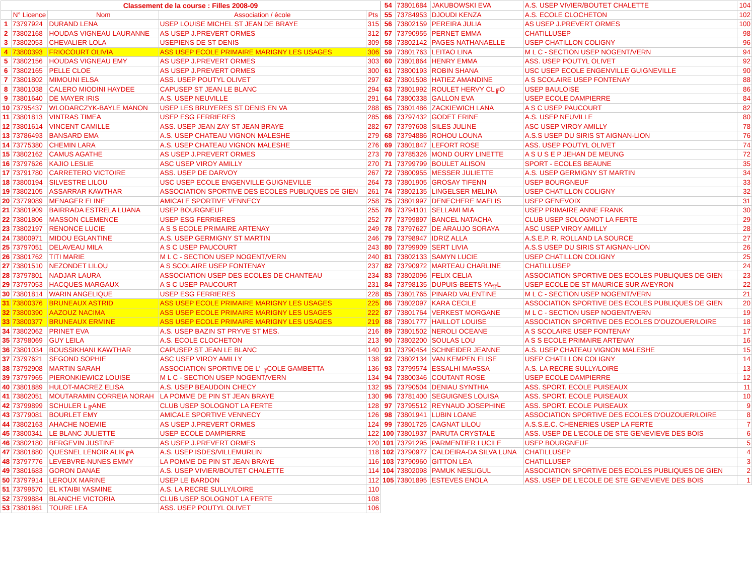| Classement de la course : Filles 2008-09 | | | | |
| --- | --- | --- | --- | --- |
| | N° Licence | Nom | Association / école | Pts |
| 1 | 73797924 | DURAND LENA | USEP LOUISE MICHEL ST JEAN DE BRAYE | 315 |
| 2 | 73802168 | HOUDAS VIGNEAU LAURANNE | AS USEP J.PREVERT ORMES | 312 |
| 3 | 73802053 | CHEVALIER LOLA | USEPIENS DE ST DENIS | 309 |
| 4 | 73800393 | FRIOCOURT OLIVIA | ASS USEP ECOLE PRIMAIRE MARIGNY LES USAGES | 306 |
| 5 | 73802156 | HOUDAS VIGNEAU EMY | AS USEP J.PREVERT ORMES | 303 |
| 6 | 73802165 | PELLE CLOE | AS USEP J.PREVERT ORMES | 300 |
| 7 | 73801802 | MIMOUNI ELSA | ASS. USEP POUTYL OLIVET | 297 |
| 8 | 73801038 | CALERO MIODINI HAYDEE | CAPUSEP ST JEAN LE BLANC | 294 |
| 9 | 73801640 | DE MAYER IRIS | A.S. USEP NEUVILLE | 291 |
| 10 | 73795437 | WLODARCZYK-BAYLE MANON | USEP LES BRUYERES ST DENIS EN VA | 288 |
| 11 | 73801813 | VINTRAS TIMEA | USEP ESG FERRIERES | 285 |
| 12 | 73801614 | VINCENT CAMILLE | ASS. USEP JEAN ZAY ST JEAN BRAYE | 282 |
| 13 | 73786493 | BANSARD EMA | A.S. USEP CHATEAU VIGNON MALESHE | 279 |
| 14 | 73775380 | CHEMIN LARA | A.S. USEP CHATEAU VIGNON MALESHE | 276 |
| 15 | 73802162 | CAMUS AGATHE | AS USEP J.PREVERT ORMES | 273 |
| 16 | 73797626 | KAJIO LESLIE | ASC USEP VIROY AMILLY | 270 |
| 17 | 73791780 | CARRETERO VICTOIRE | ASS. USEP DE DARVOY | 267 |
| 18 | 73800194 | SILVESTRE LILOU | USC USEP ECOLE ENGENVILLE GUIGNEVILLE | 264 |
| 19 | 73802105 | ASSARRAR KAWTHAR | ASSOCIATION SPORTIVE DES ECOLES PUBLIQUES DE GIEN | 261 |
| 20 | 73779089 | MENAGER ELINE | AMICALE SPORTIVE VENNECY | 258 |
| 21 | 73801909 | BAIRRADA ESTRELA LUANA | USEP BOURGNEUF | 255 |
| 22 | 73801806 | MASSON CLEMENCE | USEP ESG FERRIERES | 252 |
| 23 | 73802197 | RENONCE LUCIE | A S S ECOLE PRIMAIRE ARTENAY | 249 |
| 24 | 73800971 | MIDOU EGLANTINE | A.S. USEP GERMIGNY ST MARTIN | 246 |
| 25 | 73797051 | DELAVEAU MILA | A S C USEP PAUCOURT | 243 |
| 26 | 73801762 | TITI MARIE | M L C - SECTION USEP NOGENT/VERN | 240 |
| 27 | 73801510 | NEZONDET LILOU | A S SCOLAIRE USEP FONTENAY | 237 |
| 28 | 73797801 | NADJAR LAURA | ASSOCIATION USEP DES ECOLES DE CHANTEAU | 234 |
| 29 | 73797053 | HACQUES MARGAUX | A S C USEP PAUCOURT | 231 |
| 30 | 73801814 | WARIN ANGELIQUE | USEP ESG FERRIERES | 228 |
| 31 | 73800376 | BRUNEAUX ASTRID | ASS USEP ECOLE PRIMAIRE MARIGNY LES USAGES | 225 |
| 32 | 73800390 | AAZOUZ NACIMA | ASS USEP ECOLE PRIMAIRE MARIGNY LES USAGES | 222 |
| 33 | 73800377 | BRUNEAUX ERMINE | ASS USEP ECOLE PRIMAIRE MARIGNY LES USAGES | 219 |
| 34 | 73802062 | PRINET EVA | A.S. USEP BAZIN ST PRYVE ST MES. | 216 |
| 35 | 73798069 | GUY LEILA | A.S. ECOLE CLOCHETON | 213 |
| 36 | 73801034 | BOUSSIKHANI KAWTHAR | CAPUSEP ST JEAN LE BLANC | 140 |
| 37 | 73797621 | SEGOND SOPHIE | ASC USEP VIROY AMILLY | 138 |
| 38 | 73792908 | MARTIN SARAH | ASSOCIATION SPORTIVE DE L' ╔COLE GAMBETTA | 136 |
| 39 | 73797965 | PIERONKIEWICZ LOUISE | M L C - SECTION USEP NOGENT/VERN | 134 |
| 40 | 73801889 | HULOT-MACREZ ELISA | A.S. USEP BEAUDOIN CHECY | 132 |
| 41 | 73802051 | MOUTARAMIN CORREIA NORAH | LA POMME DE PIN ST JEAN BRAYE | 130 |
| 42 | 73799899 | SCHULER L╔ANE | CLUB USEP SOLOGNOT LA FERTE | 128 |
| 43 | 73779081 | BOURLET EMY | AMICALE SPORTIVE VENNECY | 126 |
| 44 | 73802163 | AHACHE NOEMIE | AS USEP J.PREVERT ORMES | 124 |
| 45 | 73800341 | LE BLANC JULIETTE | USEP ECOLE DAMPIERRE | 122 |
| 46 | 73802180 | BERGEVIN JUSTINE | AS USEP J.PREVERT ORMES | 120 |
| 47 | 73801880 | QUESNEL LENOIR ALIK╔A | A.S. USEP ISDES/VILLEMURLIN | 118 |
| 48 | 73797776 | LEVEBVRE-NUNES EMMY | LA POMME DE PIN ST JEAN BRAYE | 116 |
| 49 | 73801683 | GORON DANAE | A.S. USEP VIVIER/BOUTET CHALETTE | 114 |
| 50 | 73797914 | LEROUX MARINE | USEP LE BARDON | 112 |
| 51 | 73799570 | EL KTAIBI YASMINE | A.S. LA RECRE SULLY/LOIRE | 110 |
| 52 | 73799884 | BLANCHE VICTORIA | CLUB USEP SOLOGNOT LA FERTE | 108 |
| 53 | 73801861 | TOURE LEA | ASS. USEP POUTYL OLIVET | 106 |
| 54 | 73801684 | JAKUBOWSKI EVA | A.S. USEP VIVIER/BOUTET CHALETTE | 104 |
| 55 | 73784953 | DJOUDI KENZA | A.S. ECOLE CLOCHETON | 102 |
| 56 | 73802159 | PEREIRA JULIA | AS USEP J.PREVERT ORMES | 100 |
| 57 | 73790955 | PERNET EMMA | CHATILLUSEP | 98 |
| 58 | 73802142 | PAGES NATHANAELLE | USEP CHATILLON COLIGNY | 96 |
| 59 | 73801763 | LEITAO LINA | M L C - SECTION USEP NOGENT/VERN | 94 |
| 60 | 73801864 | HENRY EMMA | ASS. USEP POUTYL OLIVET | 92 |
| 61 | 73800193 | ROBIN SHANA | USC USEP ECOLE ENGENVILLE GUIGNEVILLE | 90 |
| 62 | 73801508 | HATIEZ AMANDINE | A S SCOLAIRE USEP FONTENAY | 88 |
| 63 | 73801992 | ROULET HERVY CL╔O | USEP BAULOISE | 86 |
| 64 | 73800338 | GALLON EVA | USEP ECOLE DAMPIERRE | 84 |
| 65 | 73801486 | ZACKIEWICH LANA | A S C USEP PAUCOURT | 82 |
| 66 | 73797432 | GODET ERINE | A.S. USEP NEUVILLE | 80 |
| 67 | 73797608 | SILES JULINE | ASC USEP VIROY AMILLY | 78 |
| 68 | 73794886 | ROHOU LOUNA | A.S.S USEP DU SIRIS ST AIGNAN-LION | 76 |
| 69 | 73801847 | LEFORT ROSE | ASS. USEP POUTYL OLIVET | 74 |
| 70 | 73785326 | MOND OURY LINETTE | A S U S E P JEHAN DE MEUNG | 72 |
| 71 | 73799799 | BOULET ALISON | SPORT - ECOLES BEAUNE | 35 |
| 72 | 73800955 | MESSER JULIETTE | A.S. USEP GERMIGNY ST MARTIN | 34 |
| 73 | 73801905 | GROSAY TIFENN | USEP BOURGNEUF | 33 |
| 74 | 73802135 | LINGELSER MELINA | USEP CHATILLON COLIGNY | 32 |
| 75 | 73801997 | DENECHERE MAELIS | USEP GENEVOIX | 31 |
| 76 | 73794101 | SELLAMI MIA | USEP PRIMAIRE ANNE FRANK | 30 |
| 77 | 73799897 | BANCEL NATACHA | CLUB USEP SOLOGNOT LA FERTE | 29 |
| 78 | 73797627 | DE ARAUJO SORAYA | ASC USEP VIROY AMILLY | 28 |
| 79 | 73798947 | IDRIZ ALLA | A.S.E.P. R. ROLLAND LA SOURCE | 27 |
| 80 | 73799909 | SERT LIVIA | A.S.S USEP DU SIRIS ST AIGNAN-LION | 26 |
| 81 | 73802133 | SAMYN LUCIE | USEP CHATILLON COLIGNY | 25 |
| 82 | 73790972 | MARTEAU CHARLINE | CHATILLUSEP | 24 |
| 83 | 73802096 | FELIX CELIA | ASSOCIATION SPORTIVE DES ECOLES PUBLIQUES DE GIEN | 23 |
| 84 | 73798135 | DUPUIS-BEETS YA╦L | USEP ECOLE DE ST MAURICE SUR AVEYRON | 22 |
| 85 | 73801765 | PINARD VALENTINE | M L C - SECTION USEP NOGENT/VERN | 21 |
| 86 | 73802097 | KARA CECILE | ASSOCIATION SPORTIVE DES ECOLES PUBLIQUES DE GIEN | 20 |
| 87 | 73801764 | VERKEST MORGANE | M L C - SECTION USEP NOGENT/VERN | 19 |
| 88 | 73801777 | HAILLOT LOUISE | ASSOCIATION SPORTIVE DES ECOLES D'OUZOUER/LOIRE | 18 |
| 89 | 73801502 | NEROLI OCEANE | A S SCOLAIRE USEP FONTENAY | 17 |
| 90 | 73802200 | SOULAS LOU | A S S ECOLE PRIMAIRE ARTENAY | 16 |
| 91 | 73790454 | SCHNEIDER JEANNE | A.S. USEP CHATEAU VIGNON MALESHE | 15 |
| 92 | 73802134 | VAN KEMPEN ELISE | USEP CHATILLON COLIGNY | 14 |
| 93 | 73799574 | ESSALHI MA¤SSA | A.S. LA RECRE SULLY/LOIRE | 13 |
| 94 | 73800346 | COUTANT ROSE | USEP ECOLE DAMPIERRE | 12 |
| 95 | 73790504 | DENIAU SYNTHIA | ASS. SPORT. ECOLE PUISEAUX | 11 |
| 96 | 73781400 | SEGUIGNES LOUISA | ASS. SPORT. ECOLE PUISEAUX | 10 |
| 97 | 73795512 | REYNAUD JOSEPHINE | ASS. SPORT. ECOLE PUISEAUX | 9 |
| 98 | 73801941 | LUBIN LOANE | ASSOCIATION SPORTIVE DES ECOLES D'OUZOUER/LOIRE | 8 |
| 99 | 73801725 | CAGNAT LILOU | A.S.S.E.C. CHENERIES USEP LA FERTE | 7 |
| 100 | 73801937 | PARUTA CRYSTALE | ASS. USEP DE L'ECOLE DE STE GENEVIEVE DES BOIS | 6 |
| 101 | 73791295 | PARMENTIER LUCILE | USEP BOURGNEUF | 5 |
| 102 | 73790977 | CALDEIRA-DA SILVA LUNA | CHATILLUSEP | 4 |
| 103 | 73790960 | GITTON LEA | CHATILLUSEP | 3 |
| 104 | 73802098 | PAMUK NESLIGUL | ASSOCIATION SPORTIVE DES ECOLES PUBLIQUES DE GIEN | 2 |
| 105 | 73801895 | ESTEVES ENOLA | ASS. USEP DE L'ECOLE DE STE GENEVIEVE DES BOIS | 1 |